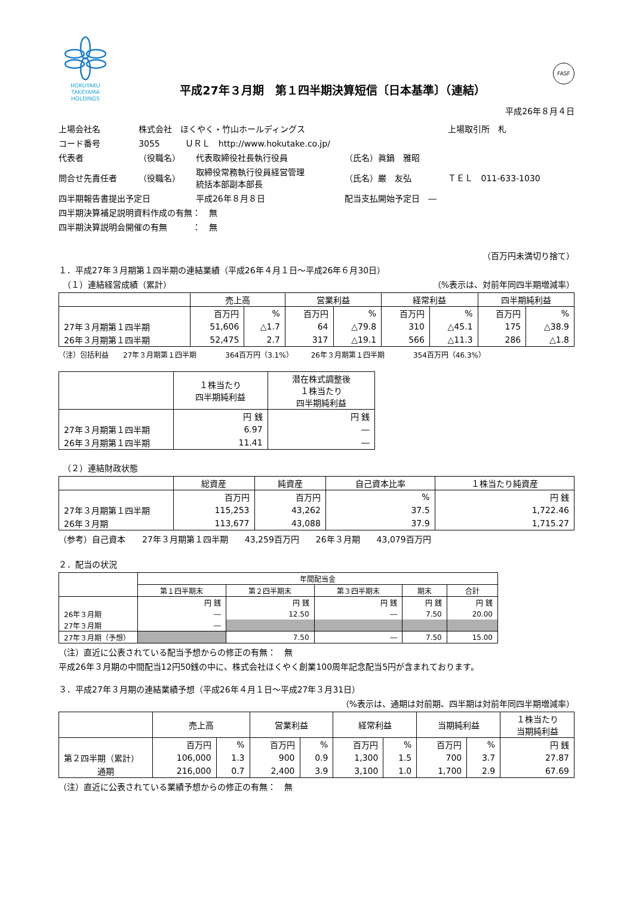HOKUYAKU
TAKEYAMA
HOLDINGS
平成27年３月期　第１四半期決算短信〔日本基準〕（連結）
FASF
平成26年８月４日
| 上場会社名 | 株式会社 ほくやく・竹山ホールディングス | | | 上場取引所 札 |
| コード番号 | 3055 ＵＲＬ http://www.hokutake.co.jp/ | | | |
| 代表者 | （役職名） | 代表取締役社長執行役員 | （氏名）眞鍋 雅昭 | |
| 問合せ先責任者 | （役職名） | 取締役常務執行役員経営管理 統括本部副本部長 | （氏名）巌 友弘 | ＴＥＬ 011-633-1030 |
| 四半期報告書提出予定日 | | 平成26年８月８日 | 配当支払開始予定日 ― | |
| 四半期決算補足説明資料作成の有無： 無 | | | | |
| 四半期決算説明会開催の有無 ： 無 | | | | |
（百万円未満切り捨て）
１．平成27年３月期第１四半期の連結業績（平成26年４月１日～平成26年６月30日）
　（１）連結経営成績（累計） （%表示は、対前年同四半期増減率）
| | 売上高 | | 営業利益 | | 経常利益 | | 四半期純利益 | |
| --- | --- | --- | --- | --- | --- | --- | --- | --- |
| | 百万円 | % | 百万円 | % | 百万円 | % | 百万円 | % |
| 27年３月期第１四半期 | 51,606 | △1.7 | 64 | △79.8 | 310 | △45.1 | 175 | △38.9 |
| 26年３月期第１四半期 | 52,475 | 2.7 | 317 | △19.1 | 566 | △11.3 | 286 | △1.8 |
（注）包括利益　　27年３月期第１四半期　　　　364百万円（3.1%）　　　26年３月期第１四半期　　　　354百万円（46.3%）
| | １株当たり 四半期純利益 | 潜在株式調整後 １株当たり 四半期純利益 |
| --- | --- | --- |
| | 円 銭 | 円 銭 |
| 27年３月期第１四半期 | 6.97 | ― |
| 26年３月期第１四半期 | 11.41 | ― |
　（２）連結財政状態
| | 総資産 | 純資産 | 自己資本比率 | １株当たり純資産 |
| --- | --- | --- | --- | --- |
| | 百万円 | 百万円 | % | 円 銭 |
| 27年３月期第１四半期 | 115,253 | 43,262 | 37.5 | 1,722.46 |
| 26年３月期 | 113,677 | 43,088 | 37.9 | 1,715.27 |
（参考）自己資本　　27年３月期第１四半期　　43,259百万円　　26年３月期　　43,079百万円
２．配当の状況
| | 年間配当金 | | | | |
| --- | --- | --- | --- | --- | --- |
| | 第１四半期末 | 第２四半期末 | 第３四半期末 | 期末 | 合計 |
| | 円 銭 | 円 銭 | 円 銭 | 円 銭 | 円 銭 |
| 26年３月期 | ― | 12.50 | ― | 7.50 | 20.00 |
| 27年３月期 | ― | | | | |
| 27年３月期（予想） | | 7.50 | ― | 7.50 | 15.00 |
（注）直近に公表されている配当予想からの修正の有無：　無
平成26年３月期の中間配当12円50銭の中に、株式会社ほくやく創業100周年記念配当5円が含まれております。
３．平成27年３月期の連結業績予想（平成26年４月１日～平成27年３月31日）
（%表示は、通期は対前期、四半期は対前年同四半期増減率）
| | 売上高 | | 営業利益 | | 経常利益 | | 当期純利益 | | １株当たり 当期純利益 |
| --- | --- | --- | --- | --- | --- | --- | --- | --- | --- |
| | 百万円 | % | 百万円 | % | 百万円 | % | 百万円 | % | 円 銭 |
| 第２四半期（累計） | 106,000 | 1.3 | 900 | 0.9 | 1,300 | 1.5 | 700 | 3.7 | 27.87 |
| 通期 | 216,000 | 0.7 | 2,400 | 3.9 | 3,100 | 1.0 | 1,700 | 2.9 | 67.69 |
（注）直近に公表されている業績予想からの修正の有無：　無